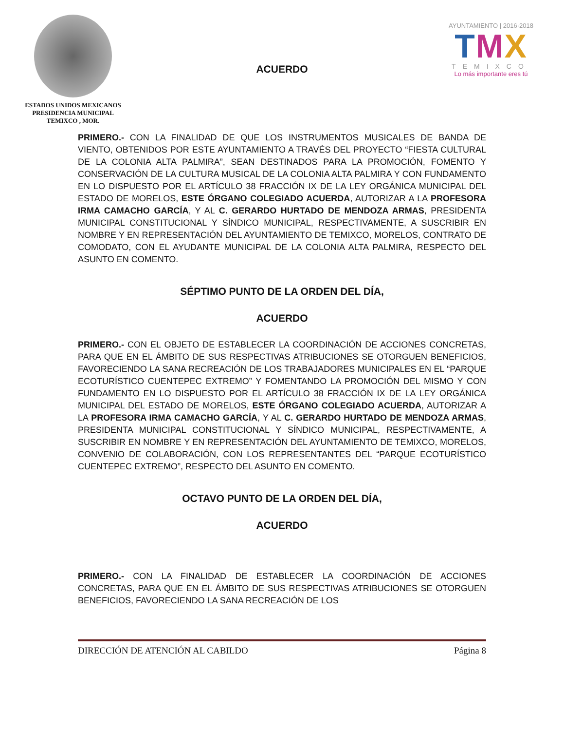ESTADOS UNIDOS MEXICANOS
PRESIDENCIA MUNICIPAL
TEMIXCO , MOR.
ACUERDO
AYUNTAMIENTO | 2016·2018
TMX
TEMIXCO
Lo más importante eres tú
PRIMERO.- CON LA FINALIDAD DE QUE LOS INSTRUMENTOS MUSICALES DE BANDA DE VIENTO, OBTENIDOS POR ESTE AYUNTAMIENTO A TRAVÉS DEL PROYECTO “FIESTA CULTURAL DE LA COLONIA ALTA PALMIRA”, SEAN DESTINADOS PARA LA PROMOCIÓN, FOMENTO Y CONSERVACIÓN DE LA CULTURA MUSICAL DE LA COLONIA ALTA PALMIRA Y CON FUNDAMENTO EN LO DISPUESTO POR EL ARTÍCULO 38 FRACCIÓN IX DE LA LEY ORGÁNICA MUNICIPAL DEL ESTADO DE MORELOS, ESTE ÓRGANO COLEGIADO ACUERDA, AUTORIZAR A LA PROFESORA IRMA CAMACHO GARCÍA, Y AL C. GERARDO HURTADO DE MENDOZA ARMAS, PRESIDENTA MUNICIPAL CONSTITUCIONAL Y SÍNDICO MUNICIPAL, RESPECTIVAMENTE, A SUSCRIBIR EN NOMBRE Y EN REPRESENTACIÓN DEL AYUNTAMIENTO DE TEMIXCO, MORELOS, CONTRATO DE COMODATO, CON EL AYUDANTE MUNICIPAL DE LA COLONIA ALTA PALMIRA, RESPECTO DEL ASUNTO EN COMENTO.
SÉPTIMO PUNTO DE LA ORDEN DEL DÍA,
ACUERDO
PRIMERO.- CON EL OBJETO DE ESTABLECER LA COORDINACIÓN DE ACCIONES CONCRETAS, PARA QUE EN EL ÁMBITO DE SUS RESPECTIVAS ATRIBUCIONES SE OTORGUEN BENEFICIOS, FAVORECIENDO LA SANA RECREACIÓN DE LOS TRABAJADORES MUNICIPALES EN EL “PARQUE ECOTURÍSTICO CUENTEPEC EXTREMO” Y FOMENTANDO LA PROMOCIÓN DEL MISMO Y CON FUNDAMENTO EN LO DISPUESTO POR EL ARTÍCULO 38 FRACCIÓN IX DE LA LEY ORGÁNICA MUNICIPAL DEL ESTADO DE MORELOS, ESTE ÓRGANO COLEGIADO ACUERDA, AUTORIZAR A LA PROFESORA IRMA CAMACHO GARCÍA, Y AL C. GERARDO HURTADO DE MENDOZA ARMAS, PRESIDENTA MUNICIPAL CONSTITUCIONAL Y SÍNDICO MUNICIPAL, RESPECTIVAMENTE, A SUSCRIBIR EN NOMBRE Y EN REPRESENTACIÓN DEL AYUNTAMIENTO DE TEMIXCO, MORELOS, CONVENIO DE COLABORACIÓN, CON LOS REPRESENTANTES DEL “PARQUE ECOTURÍSTICO CUENTEPEC EXTREMO”, RESPECTO DEL ASUNTO EN COMENTO.
OCTAVO PUNTO DE LA ORDEN DEL DÍA,
ACUERDO
PRIMERO.- CON LA FINALIDAD DE ESTABLECER LA COORDINACIÓN DE ACCIONES CONCRETAS, PARA QUE EN EL ÁMBITO DE SUS RESPECTIVAS ATRIBUCIONES SE OTORGUEN BENEFICIOS, FAVORECIENDO LA SANA RECREACIÓN DE LOS
DIRECCIÓN DE ATENCIÓN AL CABILDO Página 8